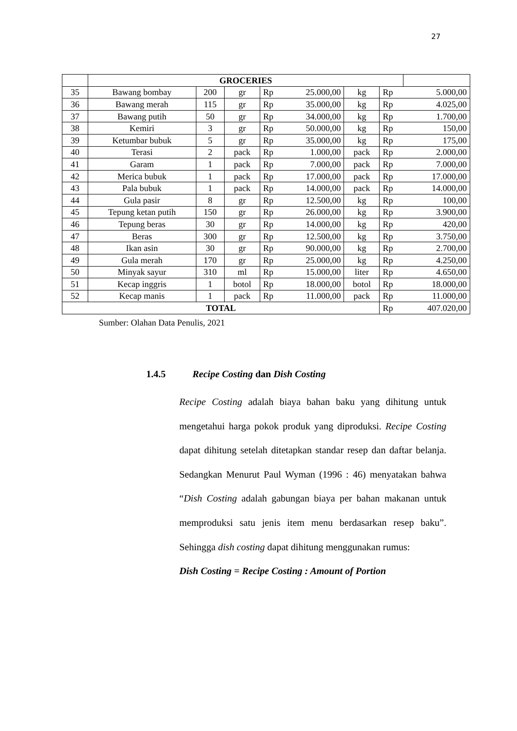27
| | GROCERIES | | | | | | | |
| 35 | Bawang bombay | 200 | gr | Rp | 25.000,00 | kg | Rp | 5.000,00 |
| 36 | Bawang merah | 115 | gr | Rp | 35.000,00 | kg | Rp | 4.025,00 |
| 37 | Bawang putih | 50 | gr | Rp | 34.000,00 | kg | Rp | 1.700,00 |
| 38 | Kemiri | 3 | gr | Rp | 50.000,00 | kg | Rp | 150,00 |
| 39 | Ketumbar bubuk | 5 | gr | Rp | 35.000,00 | kg | Rp | 175,00 |
| 40 | Terasi | 2 | pack | Rp | 1.000,00 | pack | Rp | 2.000,00 |
| 41 | Garam | 1 | pack | Rp | 7.000,00 | pack | Rp | 7.000,00 |
| 42 | Merica bubuk | 1 | pack | Rp | 17.000,00 | pack | Rp | 17.000,00 |
| 43 | Pala bubuk | 1 | pack | Rp | 14.000,00 | pack | Rp | 14.000,00 |
| 44 | Gula pasir | 8 | gr | Rp | 12.500,00 | kg | Rp | 100,00 |
| 45 | Tepung ketan putih | 150 | gr | Rp | 26.000,00 | kg | Rp | 3.900,00 |
| 46 | Tepung beras | 30 | gr | Rp | 14.000,00 | kg | Rp | 420,00 |
| 47 | Beras | 300 | gr | Rp | 12.500,00 | kg | Rp | 3.750,00 |
| 48 | Ikan asin | 30 | gr | Rp | 90.000,00 | kg | Rp | 2.700,00 |
| 49 | Gula merah | 170 | gr | Rp | 25.000,00 | kg | Rp | 4.250,00 |
| 50 | Minyak sayur | 310 | ml | Rp | 15.000,00 | liter | Rp | 4.650,00 |
| 51 | Kecap inggris | 1 | botol | Rp | 18.000,00 | botol | Rp | 18.000,00 |
| 52 | Kecap manis | 1 | pack | Rp | 11.000,00 | pack | Rp | 11.000,00 |
| TOTAL | | | | | | | Rp | 407.020,00 |
Sumber: Olahan Data Penulis, 2021
1.4.5 Recipe Costing dan Dish Costing
Recipe Costing adalah biaya bahan baku yang dihitung untuk mengetahui harga pokok produk yang diproduksi. Recipe Costing dapat dihitung setelah ditetapkan standar resep dan daftar belanja. Sedangkan Menurut Paul Wyman (1996 : 46) menyatakan bahwa “Dish Costing adalah gabungan biaya per bahan makanan untuk memproduksi satu jenis item menu berdasarkan resep baku”. Sehingga dish costing dapat dihitung menggunakan rumus:
Dish Costing = Recipe Costing : Amount of Portion